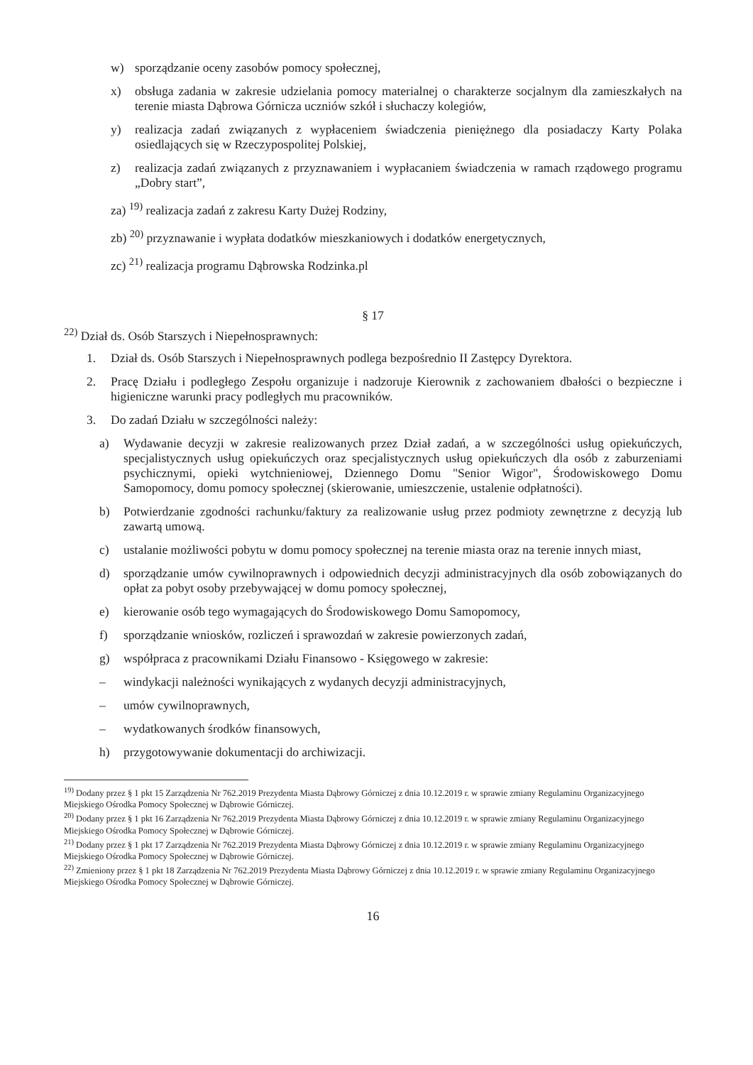w) sporządzanie oceny zasobów pomocy społecznej,
x) obsługa zadania w zakresie udzielania pomocy materialnej o charakterze socjalnym dla zamieszkałych na terenie miasta Dąbrowa Górnicza uczniów szkół i słuchaczy kolegiów,
y) realizacja zadań związanych z wypłaceniem świadczenia pieniężnego dla posiadaczy Karty Polaka osiedlających się w Rzeczypospolitej Polskiej,
z) realizacja zadań związanych z przyznawaniem i wypłacaniem świadczenia w ramach rządowego programu „Dobry start”,
za) <sup>19)</sup> realizacja zadań z zakresu Karty Dużej Rodziny,
zb) <sup>20)</sup> przyznawanie i wypłata dodatków mieszkaniowych i dodatków energetycznych,
zc) <sup>21)</sup> realizacja programu Dąbrowska Rodzinka.pl
§ 17
<sup>22)</sup> Dział ds. Osób Starszych i Niepełnosprawnych:
1. Dział ds. Osób Starszych i Niepełnosprawnych podlega bezpośrednio II Zastępcy Dyrektora.
2. Pracę Działu i podległego Zespołu organizuje i nadzoruje Kierownik z zachowaniem dbałości o bezpieczne i higieniczne warunki pracy podległych mu pracowników.
3. Do zadań Działu w szczególności należy:
a) Wydawanie decyzji w zakresie realizowanych przez Dział zadań, a w szczególności usług opiekuńczych, specjalistycznych usług opiekuńczych oraz specjalistycznych usług opiekuńczych dla osób z zaburzeniami psychicznymi, opieki wytchnieniowej, Dziennego Domu "Senior Wigor", Środowiskowego Domu Samopomocy, domu pomocy społecznej (skierowanie, umieszczenie, ustalenie odpłatności).
b) Potwierdzanie zgodności rachunku/faktury za realizowanie usług przez podmioty zewnętrzne z decyzją lub zawartą umową.
c) ustalanie możliwości pobytu w domu pomocy społecznej na terenie miasta oraz na terenie innych miast,
d) sporządzanie umów cywilnoprawnych i odpowiednich decyzji administracyjnych dla osób zobowiązanych do opłat za pobyt osoby przebywającej w domu pomocy społecznej,
e) kierowanie osób tego wymagających do Środowiskowego Domu Samopomocy,
f) sporządzanie wniosków, rozliczeń i sprawozdań w zakresie powierzonych zadań,
g) współpraca z pracownikami Działu Finansowo - Księgowego w zakresie:
– windykacji należności wynikających z wydanych decyzji administracyjnych,
– umów cywilnoprawnych,
– wydatkowanych środków finansowych,
h) przygotowywanie dokumentacji do archiwizacji.
<sup>19)</sup> Dodany przez § 1 pkt 15 Zarządzenia Nr 762.2019 Prezydenta Miasta Dąbrowy Górniczej z dnia 10.12.2019 r. w sprawie zmiany Regulaminu Organizacyjnego Miejskiego Ośrodka Pomocy Społecznej w Dąbrowie Górniczej.
<sup>20)</sup> Dodany przez § 1 pkt 16 Zarządzenia Nr 762.2019 Prezydenta Miasta Dąbrowy Górniczej z dnia 10.12.2019 r. w sprawie zmiany Regulaminu Organizacyjnego Miejskiego Ośrodka Pomocy Społecznej w Dąbrowie Górniczej.
<sup>21)</sup> Dodany przez § 1 pkt 17 Zarządzenia Nr 762.2019 Prezydenta Miasta Dąbrowy Górniczej z dnia 10.12.2019 r. w sprawie zmiany Regulaminu Organizacyjnego Miejskiego Ośrodka Pomocy Społecznej w Dąbrowie Górniczej.
<sup>22)</sup> Zmieniony przez § 1 pkt 18 Zarządzenia Nr 762.2019 Prezydenta Miasta Dąbrowy Górniczej z dnia 10.12.2019 r. w sprawie zmiany Regulaminu Organizacyjnego Miejskiego Ośrodka Pomocy Społecznej w Dąbrowie Górniczej.
16